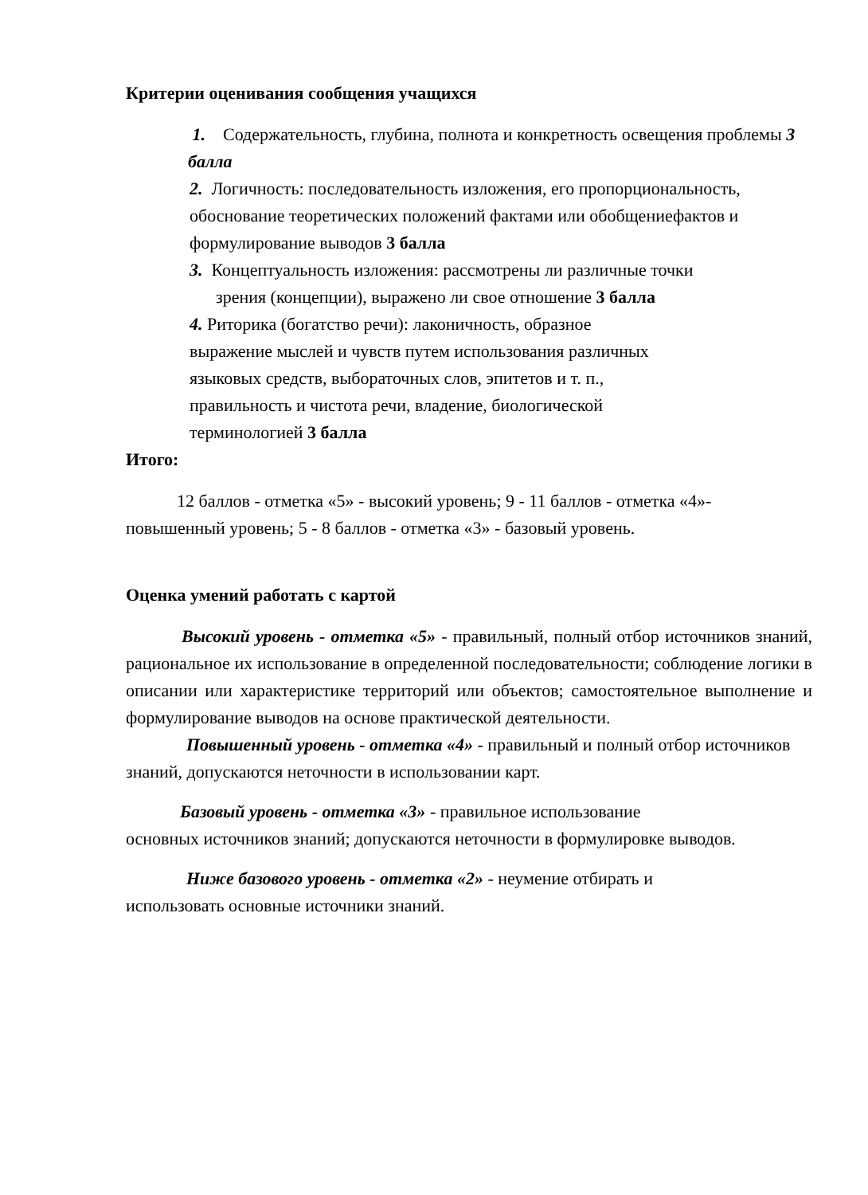Критерии оценивания сообщения учащихся
1. Содержательность, глубина, полнота и конкретность освещения проблемы 3 балла
2. Логичность: последовательность изложения, его пропорциональность, обоснование теоретических положений фактами или обобщениефактов и формулирование выводов 3 балла
3. Концептуальность изложения: рассмотрены ли различные точки
зрения (концепции), выражено ли свое отношение 3 балла
4. Риторика (богатство речи): лаконичность, образное
выражение мыслей и чувств путем использования различных
языковых средств, выбораточных слов, эпитетов и т. п.,
правильность и чистота речи, владение, биологической
терминологией 3 балла
Итого:
12 баллов - отметка «5» - высокий уровень; 9 - 11 баллов - отметка «4»- повышенный уровень; 5 - 8 баллов - отметка «3» - базовый уровень.
Оценка умений работать с картой
Высокий уровень - отметка «5» - правильный, полный отбор источников знаний, рациональное их использование в определенной последовательности; соблюдение логики в описании или характеристике территорий или объектов; самостоятельное выполнение и формулирование выводов на основе практической деятельности.
Повышенный уровень - отметка «4» - правильный и полный отбор источников знаний, допускаются неточности в использовании карт.
Базовый уровень - отметка «3» - правильное использование
основных источников знаний; допускаются неточности в формулировке выводов.
Ниже базового уровень - отметка «2» - неумение отбирать и
использовать основные источники знаний.